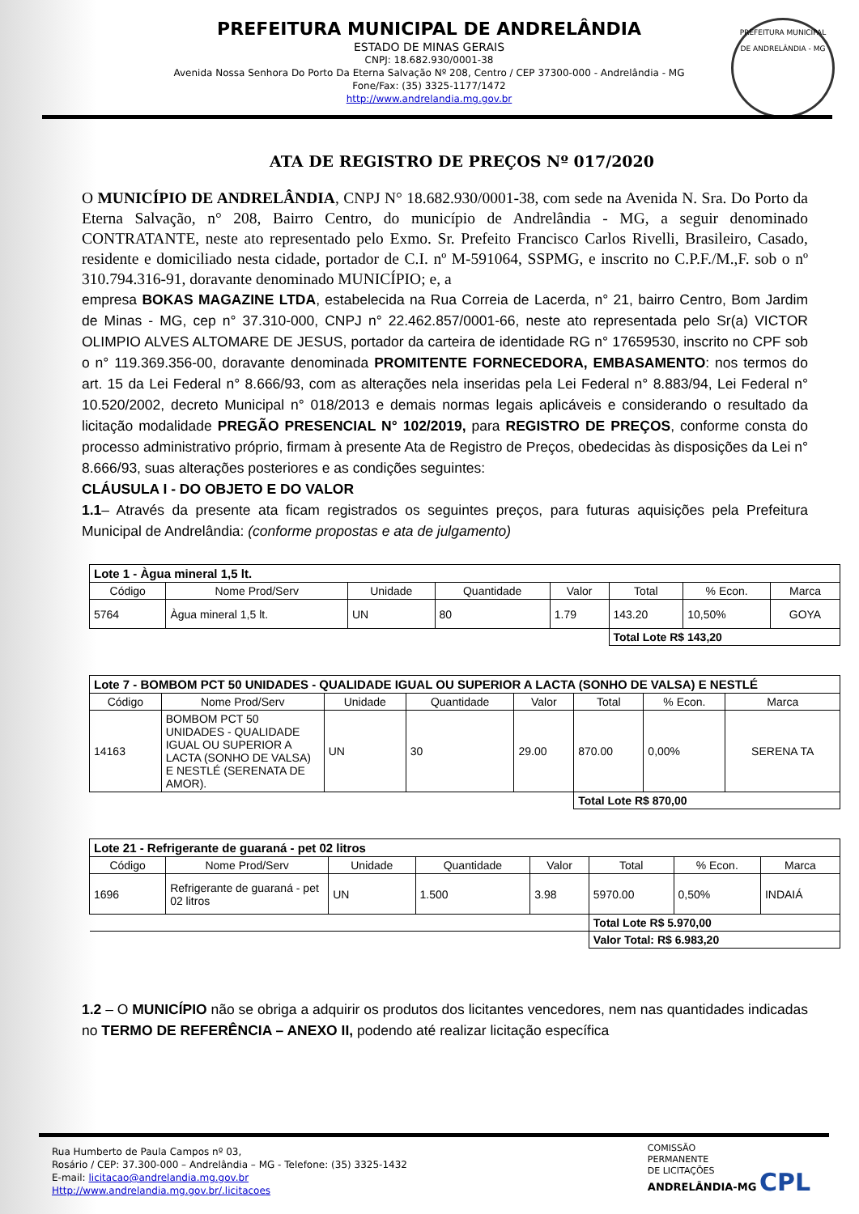PREFEITURA MUNICIPAL DE ANDRELÂNDIA
ESTADO DE MINAS GERAIS
CNPJ: 18.682.930/0001-38
Avenida Nossa Senhora Do Porto Da Eterna Salvação Nº 208, Centro / CEP 37300-000 - Andrelândia - MG
Fone/Fax: (35) 3325-1177/1472
http://www.andrelandia.mg.gov.br
PREFEITURA MUNICIPAL
DE ANDRELÂNDIA - MG
ATA DE REGISTRO DE PREÇOS Nº 017/2020
O MUNICÍPIO DE ANDRELÂNDIA, CNPJ N° 18.682.930/0001-38, com sede na Avenida N. Sra. Do Porto da Eterna Salvação, n° 208, Bairro Centro, do município de Andrelândia - MG, a seguir denominado CONTRATANTE, neste ato representado pelo Exmo. Sr. Prefeito Francisco Carlos Rivelli, Brasileiro, Casado, residente e domiciliado nesta cidade, portador de C.I. nº M-591064, SSPMG, e inscrito no C.P.F./M.,F. sob o nº 310.794.316-91, doravante denominado MUNICÍPIO; e, a
empresa BOKAS MAGAZINE LTDA, estabelecida na Rua Correia de Lacerda, n° 21, bairro Centro, Bom Jardim de Minas - MG, cep n° 37.310-000, CNPJ n° 22.462.857/0001-66, neste ato representada pelo Sr(a) VICTOR OLIMPIO ALVES ALTOMARE DE JESUS, portador da carteira de identidade RG n° 17659530, inscrito no CPF sob o n° 119.369.356-00, doravante denominada PROMITENTE FORNECEDORA, EMBASAMENTO: nos termos do art. 15 da Lei Federal n° 8.666/93, com as alterações nela inseridas pela Lei Federal n° 8.883/94, Lei Federal n° 10.520/2002, decreto Municipal n° 018/2013 e demais normas legais aplicáveis e considerando o resultado da licitação modalidade PREGÃO PRESENCIAL N° 102/2019, para REGISTRO DE PREÇOS, conforme consta do processo administrativo próprio, firmam à presente Ata de Registro de Preços, obedecidas às disposições da Lei n° 8.666/93, suas alterações posteriores e as condições seguintes:
CLÁUSULA I - DO OBJETO E DO VALOR
1.1– Através da presente ata ficam registrados os seguintes preços, para futuras aquisições pela Prefeitura Municipal de Andrelândia: (conforme propostas e ata de julgamento)
| Lote 1 - Àgua mineral 1,5 lt. | | | | | | | |
| --- | --- | --- | --- | --- | --- | --- | --- |
| Código | Nome Prod/Serv | Unidade | Quantidade | Valor | Total | % Econ. | Marca |
| 5764 | Àgua mineral 1,5 lt. | UN | 80 | 1.79 | 143.20 | 10,50% | GOYA |
| | | | | | Total Lote R$ 143,20 | | |
| Lote 7 - BOMBOM PCT 50 UNIDADES - QUALIDADE IGUAL OU SUPERIOR A LACTA (SONHO DE VALSA) E NESTLÉ | | | | | | | |
| --- | --- | --- | --- | --- | --- | --- | --- |
| Código | Nome Prod/Serv | Unidade | Quantidade | Valor | Total | % Econ. | Marca |
| 14163 | BOMBOM PCT 50 UNIDADES - QUALIDADE IGUAL OU SUPERIOR A LACTA (SONHO DE VALSA) E NESTLÉ (SERENATA DE AMOR). | UN | 30 | 29.00 | 870.00 | 0,00% | SERENA TA |
| | | | | | Total Lote R$ 870,00 | | |
| Lote 21 - Refrigerante de guaraná - pet 02 litros | | | | | | | |
| --- | --- | --- | --- | --- | --- | --- | --- |
| Código | Nome Prod/Serv | Unidade | Quantidade | Valor | Total | % Econ. | Marca |
| 1696 | Refrigerante de guaraná - pet 02 litros | UN | 1.500 | 3.98 | 5970.00 | 0,50% | INDAIÁ |
| | | | | | Total Lote R$ 5.970,00 | | |
| | | | | | Valor Total: R$ 6.983,20 | | |
1.2 – O MUNICÍPIO não se obriga a adquirir os produtos dos licitantes vencedores, nem nas quantidades indicadas no TERMO DE REFERÊNCIA – ANEXO II, podendo até realizar licitação específica
Rua Humberto de Paula Campos nº 03,
Rosário / CEP: 37.300-000 – Andrelândia – MG - Telefone: (35) 3325-1432
E-mail: licitacao@andrelandia.mg.gov.br
Http://www.andrelandia.mg.gov.br/.licitacoes
COMISSÃO
PERMANENTE
DE LICITAÇÕES
ANDRELÂNDIA-MG CPL